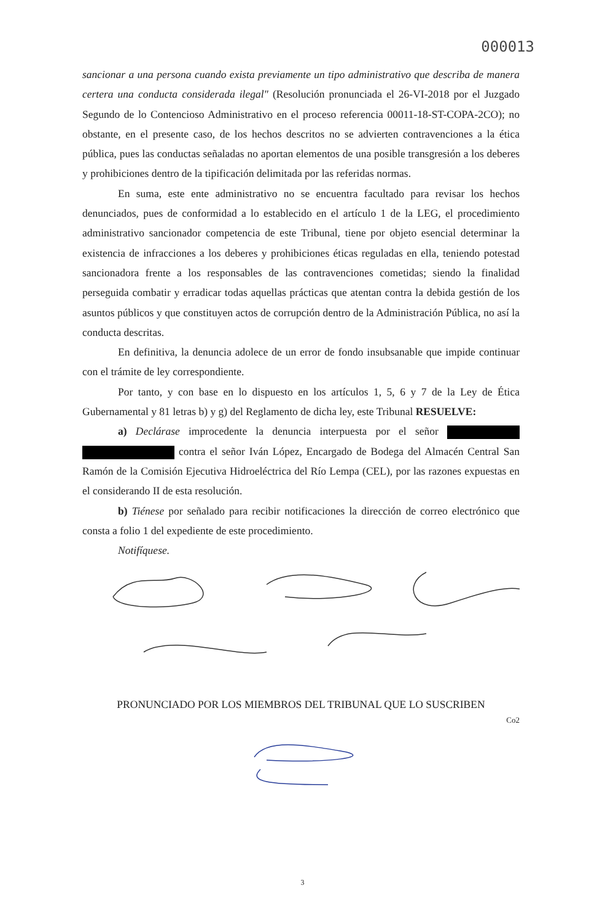000013
sancionar a una persona cuando exista previamente un tipo administrativo que describa de manera certera una conducta considerada ilegal" (Resolución pronunciada el 26-VI-2018 por el Juzgado Segundo de lo Contencioso Administrativo en el proceso referencia 00011-18-ST-COPA-2CO); no obstante, en el presente caso, de los hechos descritos no se advierten contravenciones a la ética pública, pues las conductas señaladas no aportan elementos de una posible transgresión a los deberes y prohibiciones dentro de la tipificación delimitada por las referidas normas.
En suma, este ente administrativo no se encuentra facultado para revisar los hechos denunciados, pues de conformidad a lo establecido en el artículo 1 de la LEG, el procedimiento administrativo sancionador competencia de este Tribunal, tiene por objeto esencial determinar la existencia de infracciones a los deberes y prohibiciones éticas reguladas en ella, teniendo potestad sancionadora frente a los responsables de las contravenciones cometidas; siendo la finalidad perseguida combatir y erradicar todas aquellas prácticas que atentan contra la debida gestión de los asuntos públicos y que constituyen actos de corrupción dentro de la Administración Pública, no así la conducta descritas.
En definitiva, la denuncia adolece de un error de fondo insubsanable que impide continuar con el trámite de ley correspondiente.
Por tanto, y con base en lo dispuesto en los artículos 1, 5, 6 y 7 de la Ley de Ética Gubernamental y 81 letras b) y g) del Reglamento de dicha ley, este Tribunal RESUELVE:
a) Declárase improcedente la denuncia interpuesta por el señor contra el señor Iván López, Encargado de Bodega del Almacén Central San Ramón de la Comisión Ejecutiva Hidroeléctrica del Río Lempa (CEL), por las razones expuestas en el considerando II de esta resolución.
b) Tiénese por señalado para recibir notificaciones la dirección de correo electrónico que consta a folio 1 del expediente de este procedimiento.
Notifíquese.
PRONUNCIADO POR LOS MIEMBROS DEL TRIBUNAL QUE LO SUSCRIBEN
Co2
3